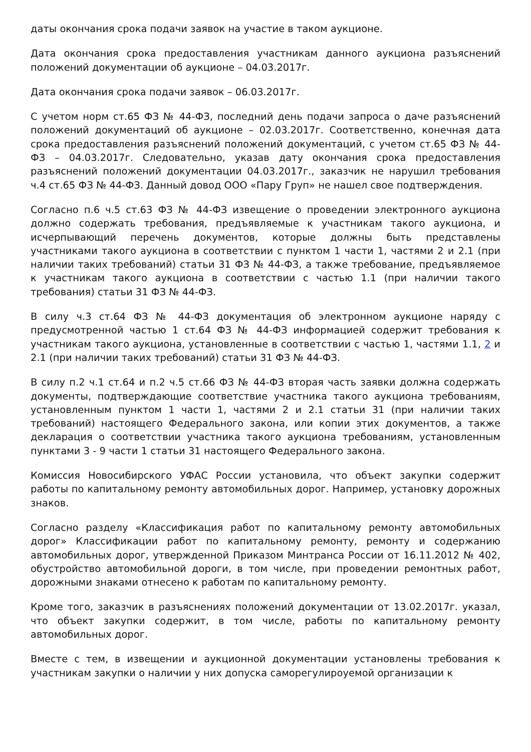даты окончания срока подачи заявок на участие в таком аукционе.
Дата окончания срока предоставления участникам данного аукциона разъяснений положений документации об аукционе – 04.03.2017г.
Дата окончания срока подачи заявок – 06.03.2017г.
С учетом норм ст.65 ФЗ № 44-ФЗ, последний день подачи запроса о даче разъяснений положений документаций об аукционе – 02.03.2017г. Соответственно, конечная дата срока предоставления разъяснений положений документаций, с учетом ст.65 ФЗ № 44-ФЗ – 04.03.2017г. Следовательно, указав дату окончания срока предоставления разъяснений положений документации 04.03.2017г., заказчик не нарушил требования ч.4 ст.65 ФЗ № 44-ФЗ. Данный довод ООО «Пару Груп» не нашел свое подтверждения.
Согласно п.6 ч.5 ст.63 ФЗ № 44-ФЗ извещение о проведении электронного аукциона должно содержать требования, предъявляемые к участникам такого аукциона, и исчерпывающий перечень документов, которые должны быть представлены участниками такого аукциона в соответствии с пунктом 1 части 1, частями 2 и 2.1 (при наличии таких требований) статьи 31 ФЗ № 44-ФЗ, а также требование, предъявляемое к участникам такого аукциона в соответствии с частью 1.1 (при наличии такого требования) статьи 31 ФЗ № 44-ФЗ.
В силу ч.3 ст.64 ФЗ № 44-ФЗ документация об электронном аукционе наряду с предусмотренной частью 1 ст.64 ФЗ № 44-ФЗ информацией содержит требования к участникам такого аукциона, установленные в соответствии с частью 1, частями 1.1, 2 и 2.1 (при наличии таких требований) статьи 31 ФЗ № 44-ФЗ.
В силу п.2 ч.1 ст.64 и п.2 ч.5 ст.66 ФЗ № 44-ФЗ вторая часть заявки должна содержать документы, подтверждающие соответствие участника такого аукциона требованиям, установленным пунктом 1 части 1, частями 2 и 2.1 статьи 31 (при наличии таких требований) настоящего Федерального закона, или копии этих документов, а также декларация о соответствии участника такого аукциона требованиям, установленным пунктами 3 - 9 части 1 статьи 31 настоящего Федерального закона.
Комиссия Новосибирского УФАС России установила, что объект закупки содержит работы по капитальному ремонту автомобильных дорог. Например, установку дорожных знаков.
Согласно разделу «Классификация работ по капитальному ремонту автомобильных дорог» Классификации работ по капитальному ремонту, ремонту и содержанию автомобильных дорог, утвержденной Приказом Минтранса России от 16.11.2012 № 402, обустройство автомобильной дороги, в том числе, при проведении ремонтных работ, дорожными знаками отнесено к работам по капитальному ремонту.
Кроме того, заказчик в разъяснениях положений документации от 13.02.2017г. указал, что объект закупки содержит, в том числе, работы по капитальному ремонту автомобильных дорог.
Вместе с тем, в извещении и аукционной документации установлены требования к участникам закупки о наличии у них допуска саморегулироуемой организации к